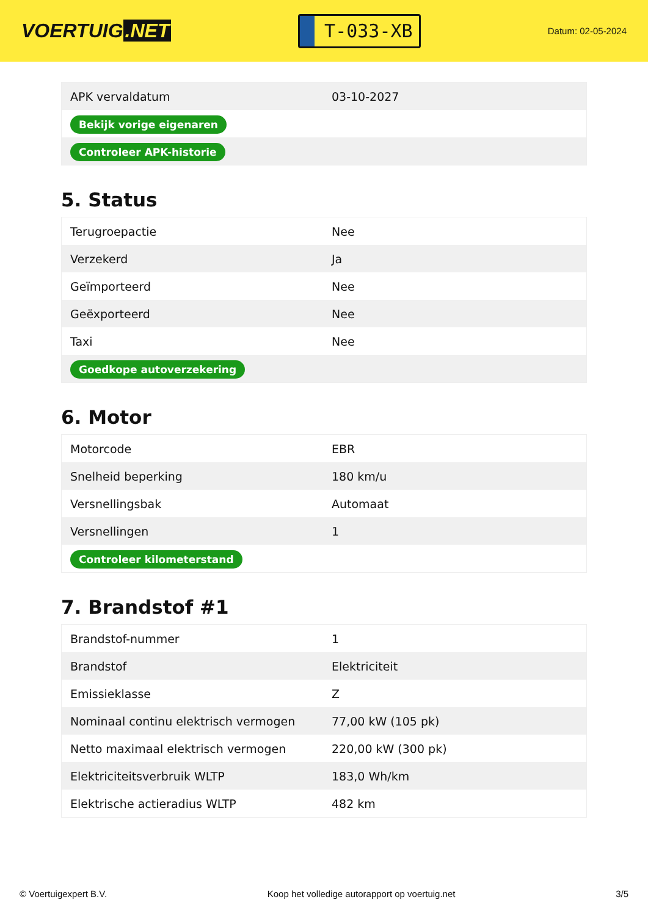VOERTUIG.NET
T-033-XB
Datum: 02-05-2024
| APK vervaldatum | 03-10-2027 |
| Bekijk vorige eigenaren | |
| Controleer APK-historie | |
5. Status
| Terugroepactie | Nee |
| Verzekerd | Ja |
| Geïmporteerd | Nee |
| Geëxporteerd | Nee |
| Taxi | Nee |
| Goedkope autoverzekering | |
6. Motor
| Motorcode | EBR |
| Snelheid beperking | 180 km/u |
| Versnellingsbak | Automaat |
| Versnellingen | 1 |
| Controleer kilometerstand | |
7. Brandstof #1
| Brandstof-nummer | 1 |
| Brandstof | Elektriciteit |
| Emissieklasse | Z |
| Nominaal continu elektrisch vermogen | 77,00 kW (105 pk) |
| Netto maximaal elektrisch vermogen | 220,00 kW (300 pk) |
| Elektriciteitsverbruik WLTP | 183,0 Wh/km |
| Elektrische actieradius WLTP | 482 km |
© Voertuigexpert B.V. Koop het volledige autorapport op voertuig.net 3/5